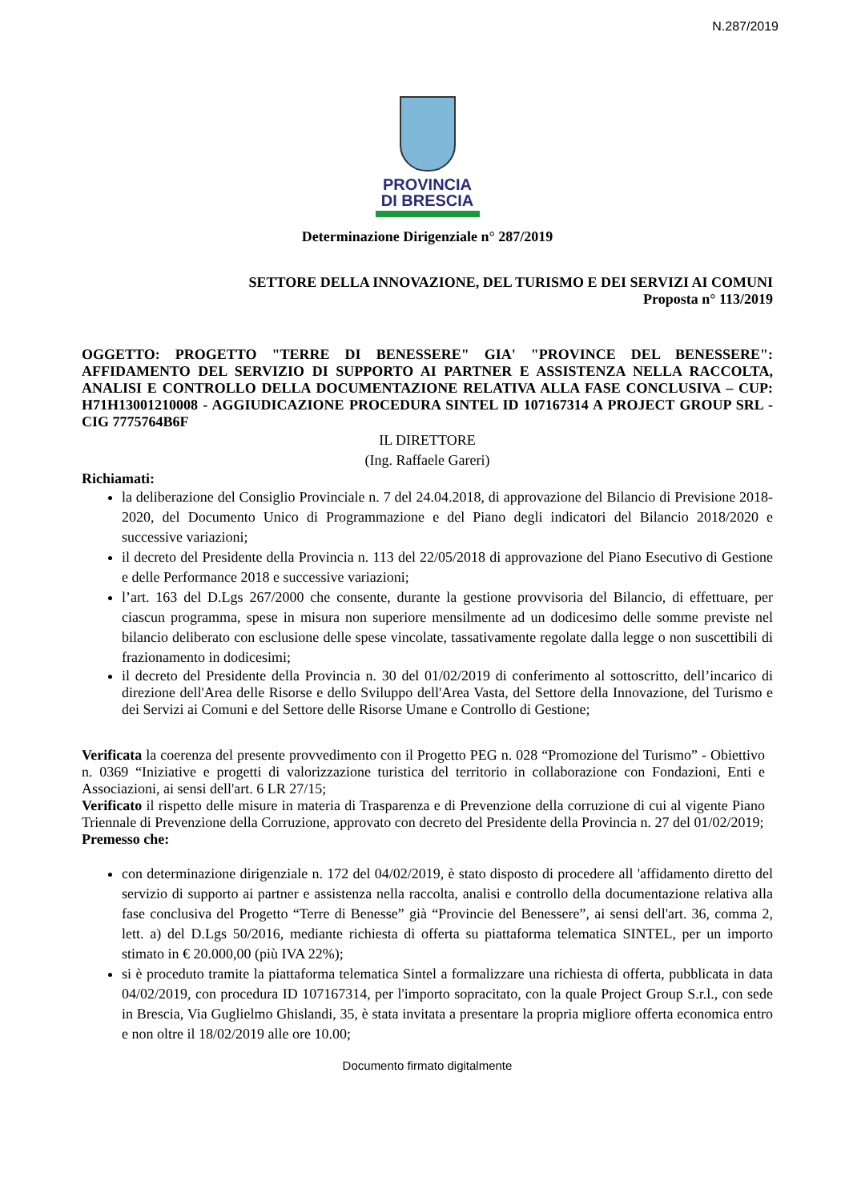N.287/2019
PROVINCIA
DI BRESCIA
Determinazione Dirigenziale n° 287/2019
SETTORE DELLA INNOVAZIONE, DEL TURISMO E DEI SERVIZI AI COMUNI
Proposta n° 113/2019
OGGETTO: PROGETTO "TERRE DI BENESSERE" GIA' "PROVINCE DEL BENESSERE": AFFIDAMENTO DEL SERVIZIO DI SUPPORTO AI PARTNER E ASSISTENZA NELLA RACCOLTA, ANALISI E CONTROLLO DELLA DOCUMENTAZIONE RELATIVA ALLA FASE CONCLUSIVA – CUP: H71H13001210008 - AGGIUDICAZIONE PROCEDURA SINTEL ID 107167314 A PROJECT GROUP SRL - CIG 7775764B6F
IL DIRETTORE
(Ing. Raffaele Gareri)
Richiamati:
la deliberazione del Consiglio Provinciale n. 7 del 24.04.2018, di approvazione del Bilancio di Previsione 2018-2020, del Documento Unico di Programmazione e del Piano degli indicatori del Bilancio 2018/2020 e successive variazioni;
il decreto del Presidente della Provincia n. 113 del 22/05/2018 di approvazione del Piano Esecutivo di Gestione e delle Performance 2018 e successive variazioni;
l’art. 163 del D.Lgs 267/2000 che consente, durante la gestione provvisoria del Bilancio, di effettuare, per ciascun programma, spese in misura non superiore mensilmente ad un dodicesimo delle somme previste nel bilancio deliberato con esclusione delle spese vincolate, tassativamente regolate dalla legge o non suscettibili di frazionamento in dodicesimi;
il decreto del Presidente della Provincia n. 30 del 01/02/2019 di conferimento al sottoscritto, dell’incarico di direzione dell'Area delle Risorse e dello Sviluppo dell'Area Vasta, del Settore della Innovazione, del Turismo e dei Servizi ai Comuni e del Settore delle Risorse Umane e Controllo di Gestione;
Verificata la coerenza del presente provvedimento con il Progetto PEG n. 028 “Promozione del Turismo” - Obiettivo n. 0369 “Iniziative e progetti di valorizzazione turistica del territorio in collaborazione con Fondazioni, Enti e Associazioni, ai sensi dell'art. 6 LR 27/15;
Verificato il rispetto delle misure in materia di Trasparenza e di Prevenzione della corruzione di cui al vigente Piano Triennale di Prevenzione della Corruzione, approvato con decreto del Presidente della Provincia n. 27 del 01/02/2019;
Premesso che:
con determinazione dirigenziale n. 172 del 04/02/2019, è stato disposto di procedere all 'affidamento diretto del servizio di supporto ai partner e assistenza nella raccolta, analisi e controllo della documentazione relativa alla fase conclusiva del Progetto “Terre di Benesse” già “Provincie del Benessere”, ai sensi dell'art. 36, comma 2, lett. a) del D.Lgs 50/2016, mediante richiesta di offerta su piattaforma telematica SINTEL, per un importo stimato in € 20.000,00 (più IVA 22%);
si è proceduto tramite la piattaforma telematica Sintel a formalizzare una richiesta di offerta, pubblicata in data 04/02/2019, con procedura ID 107167314, per l'importo sopracitato, con la quale Project Group S.r.l., con sede in Brescia, Via Guglielmo Ghislandi, 35, è stata invitata a presentare la propria migliore offerta economica entro e non oltre il 18/02/2019 alle ore 10.00;
Documento firmato digitalmente